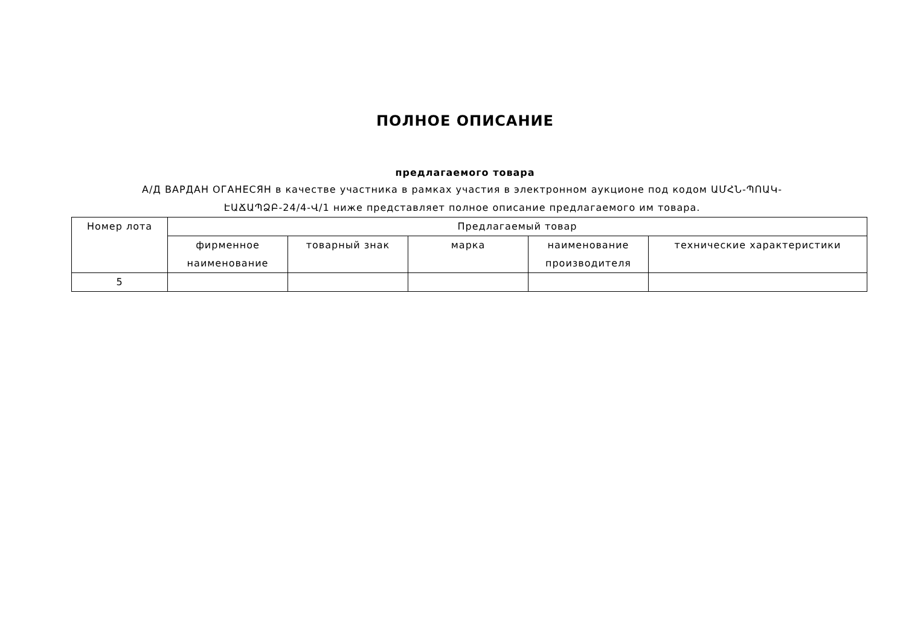ПОЛНОЕ ОПИСАНИЕ
предлагаемого товара
А/Д ВАРДАН ОГАНЕСЯН в качестве участника в рамках участия в электронном аукционе под кодом ԱՄՀՆ-ՊՈԱԿ-ԷԱՃԱՊՁԲ-24/4-Վ/1 ниже представляет полное описание предлагаемого им товара.
| Номер лота | Предлагаемый товар | | | | |
| --- | --- | --- | --- | --- | --- |
| | фирменное наименование | товарный знак | марка | наименование производителя | технические характеристики |
| 5 | | | | | |